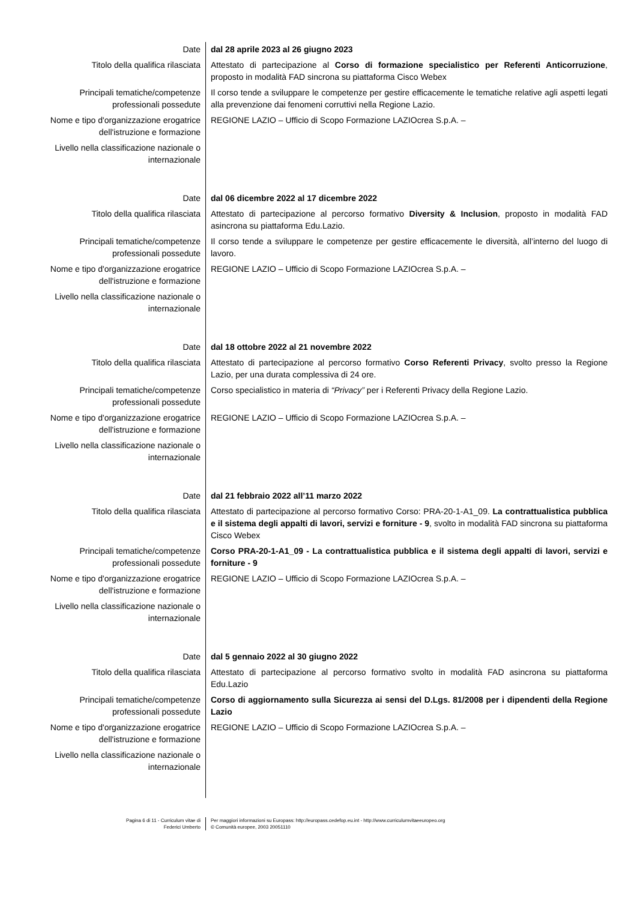| Date | dal 28 aprile 2023 al 26 giugno 2023 |
| Titolo della qualifica rilasciata | Attestato di partecipazione al Corso di formazione specialistico per Referenti Anticorruzione , proposto in modalità FAD sincrona su piattaforma Cisco Webex |
| Principali tematiche/competenze professionali possedute | Il corso tende a sviluppare le competenze per gestire efficacemente le tematiche relative agli aspetti legati alla prevenzione dai fenomeni corruttivi nella Regione Lazio. |
| Nome e tipo d'organizzazione erogatrice dell'istruzione e formazione | REGIONE LAZIO – Ufficio di Scopo Formazione LAZIOcrea S.p.A. – |
| Livello nella classificazione nazionale o internazionale | |
| Date | dal 06 dicembre 2022 al 17 dicembre 2022 |
| Titolo della qualifica rilasciata | Attestato di partecipazione al percorso formativo Diversity & Inclusion , proposto in modalità FAD asincrona su piattaforma Edu.Lazio. |
| Principali tematiche/competenze professionali possedute | Il corso tende a sviluppare le competenze per gestire efficacemente le diversità, all’interno del luogo di lavoro. |
| Nome e tipo d'organizzazione erogatrice dell'istruzione e formazione | REGIONE LAZIO – Ufficio di Scopo Formazione LAZIOcrea S.p.A. – |
| Livello nella classificazione nazionale o internazionale | |
| Date | dal 18 ottobre 2022 al 21 novembre 2022 |
| Titolo della qualifica rilasciata | Attestato di partecipazione al percorso formativo Corso Referenti Privacy , svolto presso la Regione Lazio, per una durata complessiva di 24 ore. |
| Principali tematiche/competenze professionali possedute | Corso specialistico in materia di “Privacy” per i Referenti Privacy della Regione Lazio. |
| Nome e tipo d'organizzazione erogatrice dell'istruzione e formazione | REGIONE LAZIO – Ufficio di Scopo Formazione LAZIOcrea S.p.A. – |
| Livello nella classificazione nazionale o internazionale | |
| Date | dal 21 febbraio 2022 all’11 marzo 2022 |
| Titolo della qualifica rilasciata | Attestato di partecipazione al percorso formativo Corso: PRA-20-1-A1_09. La contrattualistica pubblica e il sistema degli appalti di lavori, servizi e forniture - 9 , svolto in modalità FAD sincrona su piattaforma Cisco Webex |
| Principali tematiche/competenze professionali possedute | Corso PRA-20-1-A1_09 - La contrattualistica pubblica e il sistema degli appalti di lavori, servizi e forniture - 9 |
| Nome e tipo d'organizzazione erogatrice dell'istruzione e formazione | REGIONE LAZIO – Ufficio di Scopo Formazione LAZIOcrea S.p.A. – |
| Livello nella classificazione nazionale o internazionale | |
| Date | dal 5 gennaio 2022 al 30 giugno 2022 |
| Titolo della qualifica rilasciata | Attestato di partecipazione al percorso formativo svolto in modalità FAD asincrona su piattaforma Edu.Lazio |
| Principali tematiche/competenze professionali possedute | Corso di aggiornamento sulla Sicurezza ai sensi del D.Lgs. 81/2008 per i dipendenti della Regione Lazio |
| Nome e tipo d'organizzazione erogatrice dell'istruzione e formazione | REGIONE LAZIO – Ufficio di Scopo Formazione LAZIOcrea S.p.A. – |
| Livello nella classificazione nazionale o internazionale | |
| Pagina 6 di 11 - Curriculum vitae di Federici Umberto | Per maggiori informazioni su Europass: http://europass.cedefop.eu.int - http://www.curriculumvitaeeuropeo.org © Comunità europee, 2003 20051110 |